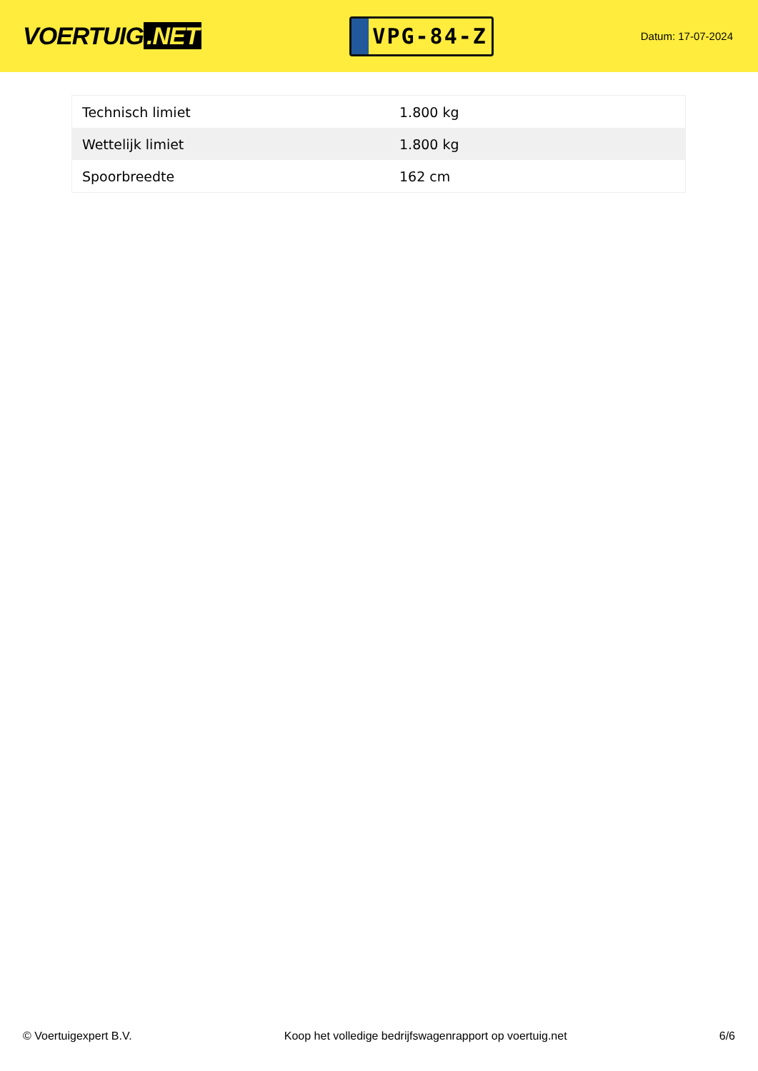VOERTUIG.NET
VPG-84-Z
Datum: 17-07-2024
| Technisch limiet | 1.800 kg |
| Wettelijk limiet | 1.800 kg |
| Spoorbreedte | 162 cm |
© Voertuigexpert B.V. Koop het volledige bedrijfswagenrapport op voertuig.net 6/6